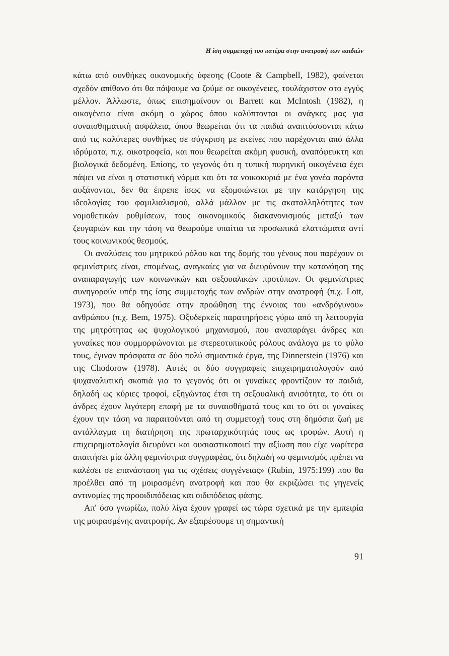Η ίση συμμετοχή του πατέρα στην ανατροφή των παιδιών
κάτω από συνθήκες οικονομικής ύφεσης (Coote & Campbell, 1982), φαίνεται σχεδόν απίθανο ότι θα πάψουμε να ζούμε σε οικογένειες, τουλάχιστον στο εγγύς μέλλον. Άλλωστε, όπως επισημαίνουν οι Barrett και McIntosh (1982), η οικογένεια είναι ακόμη ο χώρος όπου καλύπτονται οι ανάγκες μας για συναισθηματική ασφάλεια, όπου θεωρείται ότι τα παιδιά αναπτύσσονται κάτω από τις καλύτερες συνθήκες σε σύγκριση με εκείνες που παρέχονται από άλλα ιδρύματα, π.χ. οικοτροφεία, και που θεωρείται ακόμη φυσική, αναπόφευκτη και βιολογικά δεδομένη. Επίσης, το γεγονός ότι η τυπική πυρηνική οικογένεια έχει πάψει να είναι η στατιστική νόρμα και ότι τα νοικοκυριά με ένα γονέα παρόντα αυξάνονται, δεν θα έπρεπε ίσως να εξομοιώνεται με την κατάργηση της ιδεολογίας του φαμιλιαλισμού, αλλά μάλλον με τις ακαταλληλότητες των νομοθετικών ρυθμίσεων, τους οικονομικούς διακανονισμούς μεταξύ των ζευγαριών και την τάση να θεωρούμε υπαίτια τα προσωπικά ελαττώματα αντί τους κοινωνικούς θεσμούς.
Οι αναλύσεις του μητρικού ρόλου και της δομής του γένους που παρέχουν οι φεμινίστριες είναι, επομένως, αναγκαίες για να διευρύνουν την κατανόηση της αναπαραγωγής των κοινωνικών και σεξουαλικών προτύπων. Οι φεμινίστριες συνηγορούν υπέρ της ίσης συμμετοχής των ανδρών στην ανατροφή (π.χ. Lott, 1973), που θα οδηγούσε στην προώθηση της έννοιας του «ανδρόγυνου» ανθρώπου (π.χ. Bem, 1975). Οξυδερκείς παρατηρήσεις γύρω από τη λειτουργία της μητρότητας ως ψυχολογικού μηχανισμού, που αναπαράγει άνδρες και γυναίκες που συμμορφώνονται με στερεοτυπικούς ρόλους ανάλογα με το φύλο τους, έγιναν πρόσφατα σε δύο πολύ σημαντικά έργα, της Dinnerstein (1976) και της Chodorow (1978). Αυτές οι δύο συγγραφείς επιχειρηματολογούν από ψυχαναλυτική σκοπιά για το γεγονός ότι οι γυναίκες φροντίζουν τα παιδιά, δηλαδή ως κύριες τροφοί, εξηγώντας έτσι τη σεξουαλική ανισότητα, το ότι οι άνδρες έχουν λιγότερη επαφή με τα συναισθήματά τους και το ότι οι γυναίκες έχουν την τάση να παραιτούνται από τη συμμετοχή τους στη δημόσια ζωή με αντάλλαγμα τη διατήρηση της πρωταρχικότητάς τους ως τροφών. Αυτή η επιχειρηματολογία διευρύνει και ουσιαστικοποιεί την αξίωση που είχε νωρίτερα απαιτήσει μία άλλη φεμινίστρια συγγραφέας, ότι δηλαδή «ο φεμινισμός πρέπει να καλέσει σε επανάσταση για τις σχέσεις συγγένειας» (Rubin, 1975:199) που θα προέλθει από τη μοιρασμένη ανατροφή και που θα εκριζώσει τις γηγενείς αντινομίες της προοιδιπόδειας και οιδιπόδειας φάσης.
Απ' όσο γνωρίζω, πολύ λίγα έχουν γραφεί ως τώρα σχετικά με την εμπειρία της μοιρασμένης ανατροφής. Αν εξαιρέσουμε τη σημαντική
91